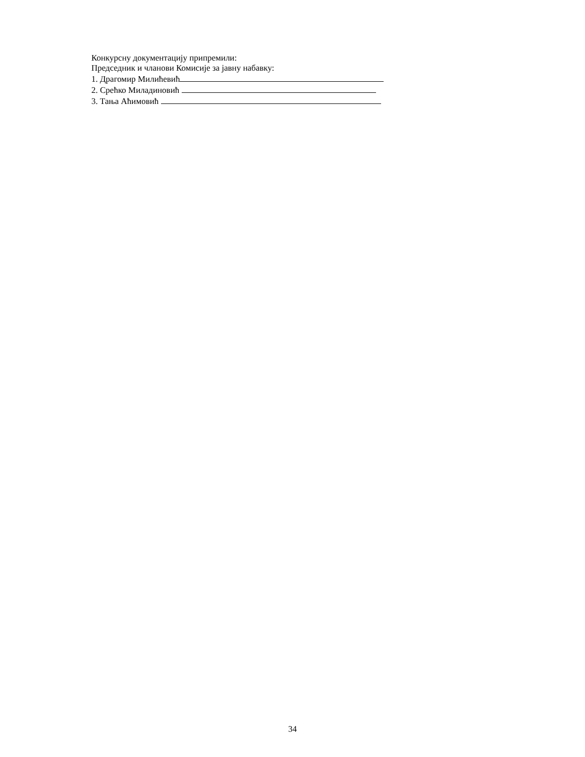Конкурсну документацију припремили:
Председник и чланови Комисије за јавну набавку:
1. Драгомир Милићевић
2. Срећко Миладиновић
3. Тања Аћимовић
34